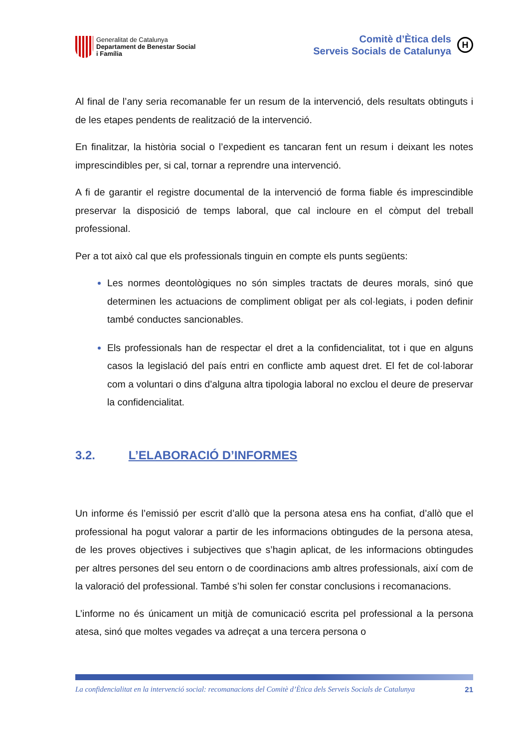Generalitat de Catalunya
Departament de Benestar Social
i Família
Comitè d’Ètica dels
Serveis Socials de Catalunya
H
Al final de l’any seria recomanable fer un resum de la intervenció, dels resultats obtinguts i de les etapes pendents de realització de la intervenció.
En finalitzar, la història social o l’expedient es tancaran fent un resum i deixant les notes imprescindibles per, si cal, tornar a reprendre una intervenció.
A fi de garantir el registre documental de la intervenció de forma fiable és imprescindible preservar la disposició de temps laboral, que cal incloure en el còmput del treball professional.
Per a tot això cal que els professionals tinguin en compte els punts següents:
Les normes deontològiques no són simples tractats de deures morals, sinó que determinen les actuacions de compliment obligat per als col·legiats, i poden definir també conductes sancionables.
Els professionals han de respectar el dret a la confidencialitat, tot i que en alguns casos la legislació del país entri en conflicte amb aquest dret. El fet de col·laborar com a voluntari o dins d’alguna altra tipologia laboral no exclou el deure de preservar la confidencialitat.
3.2. L’ELABORACIÓ D’INFORMES
Un informe és l’emissió per escrit d’allò que la persona atesa ens ha confiat, d’allò que el professional ha pogut valorar a partir de les informacions obtingudes de la persona atesa, de les proves objectives i subjectives que s’hagin aplicat, de les informacions obtingudes per altres persones del seu entorn o de coordinacions amb altres professionals, així com de la valoració del professional. També s’hi solen fer constar conclusions i recomanacions.
L’informe no és únicament un mitjà de comunicació escrita pel professional a la persona atesa, sinó que moltes vegades va adreçat a una tercera persona o
La confidencialitat en la intervenció social: recomanacions del Comitè d’Ètica dels Serveis Socials de Catalunya 21